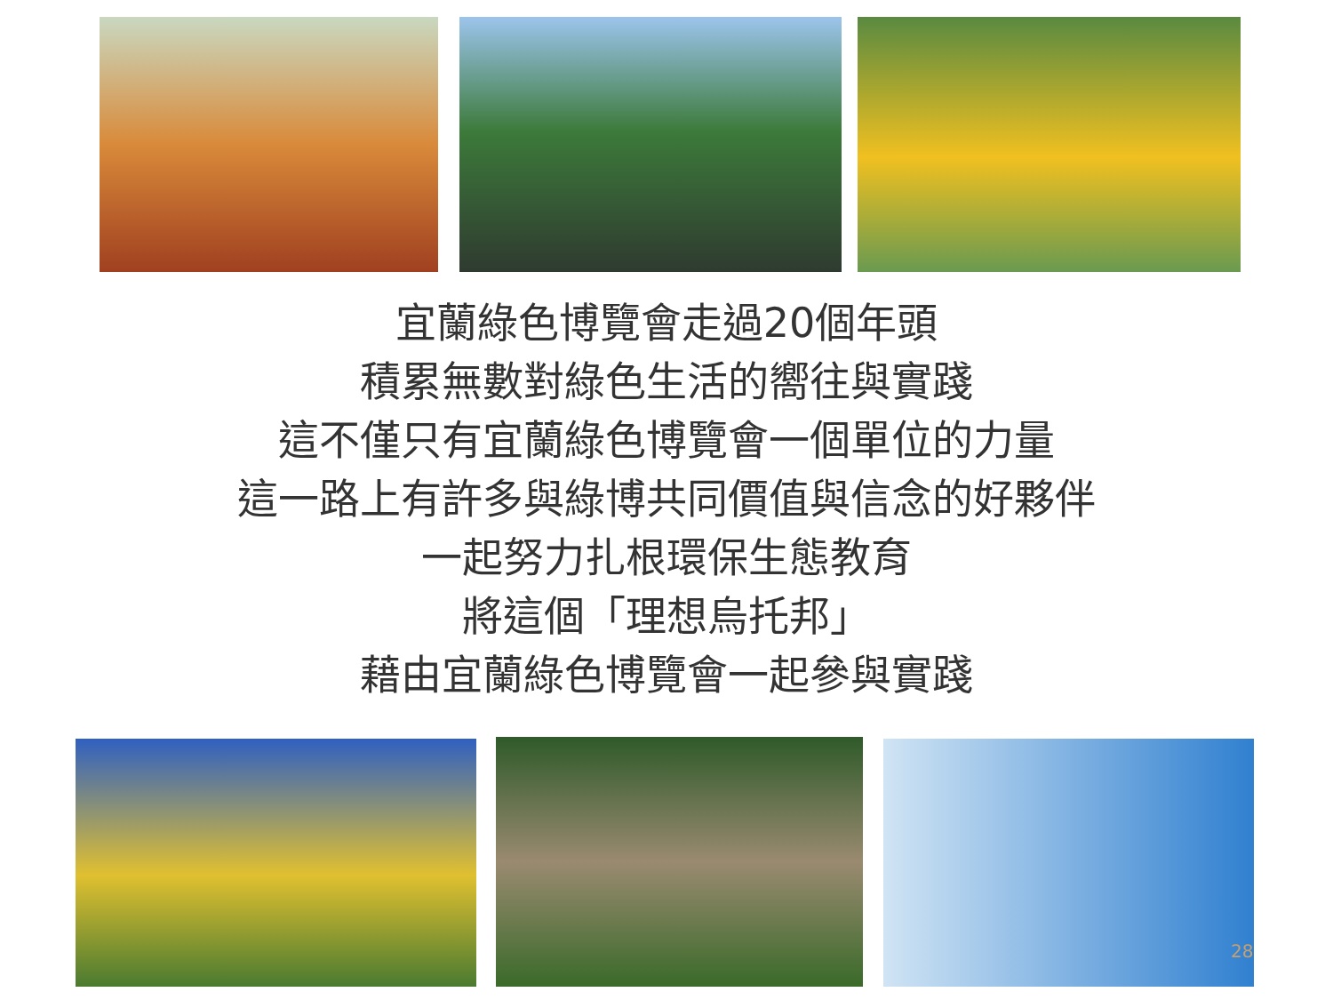宜蘭綠色博覽會走過20個年頭
積累無數對綠色生活的嚮往與實踐
這不僅只有宜蘭綠色博覽會一個單位的力量
這一路上有許多與綠博共同價值與信念的好夥伴
一起努力扎根環保生態教育
將這個「理想烏托邦」
藉由宜蘭綠色博覽會一起參與實踐
28